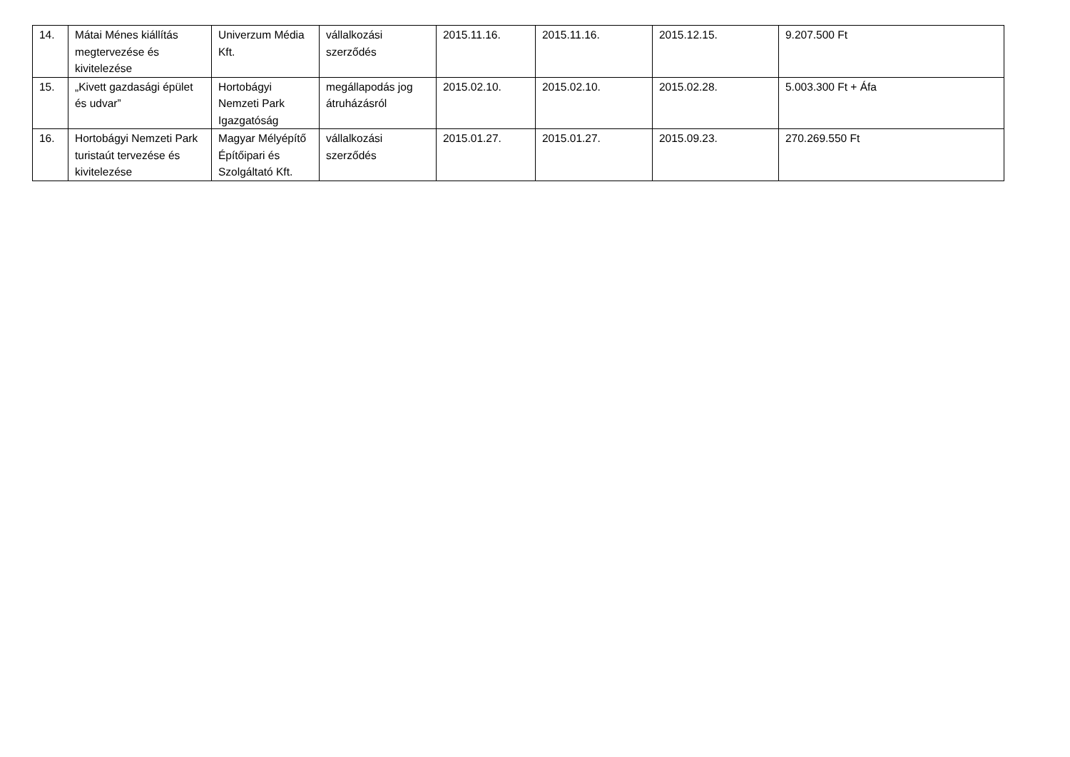| 14. | Mátai Ménes kiállítás megtervezése és kivitelezése | Univerzum Média Kft. | vállalkozási szerződés | 2015.11.16. | 2015.11.16. | 2015.12.15. | 9.207.500 Ft |
| 15. | „Kivett gazdasági épület és udvar” | Hortobágyi Nemzeti Park Igazgatóság | megállapodás jog átruházásról | 2015.02.10. | 2015.02.10. | 2015.02.28. | 5.003.300 Ft + Áfa |
| 16. | Hortobágyi Nemzeti Park turistaút tervezése és kivitelezése | Magyar Mélyépítő Építőipari és Szolgáltató Kft. | vállalkozási szerződés | 2015.01.27. | 2015.01.27. | 2015.09.23. | 270.269.550 Ft |